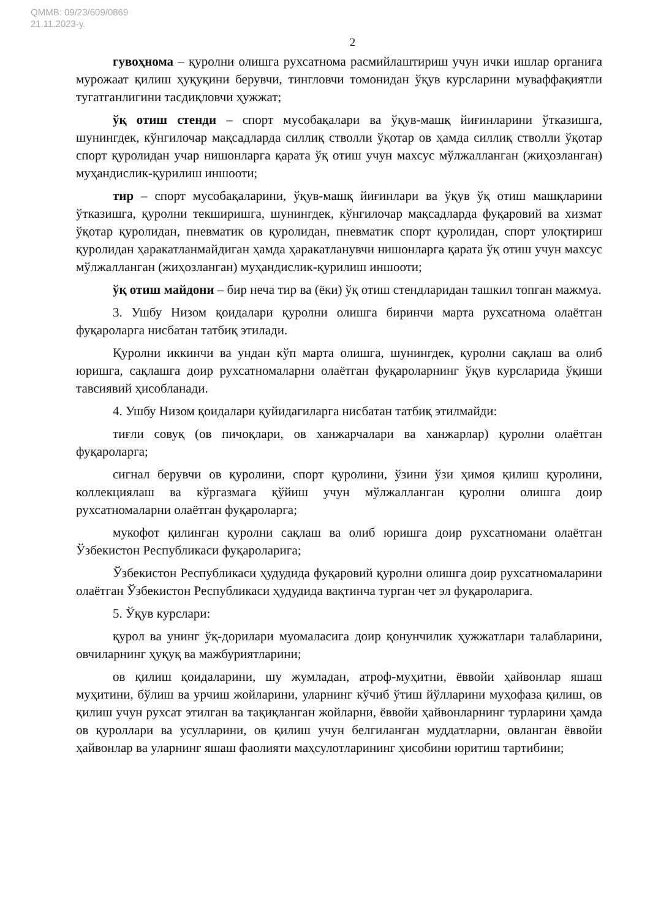QMMB: 09/23/609/0869
21.11.2023-y.
2
гувоҳнома – қуролни олишга рухсатнома расмийлаштириш учун ички ишлар органига мурожаат қилиш ҳуқуқини берувчи, тингловчи томонидан ўқув курсларини муваффақиятли тугатганлигини тасдиқловчи ҳужжат;
ўқ отиш стенди – спорт мусобақалари ва ўқув-машқ йиғинларини ўтказишга, шунингдек, кўнгилочар мақсадларда силлиқ стволли ўқотар ов ҳамда силлиқ стволли ўқотар спорт қуролидан учар нишонларга қарата ўқ отиш учун махсус мўлжалланган (жиҳозланган) муҳандислик-қурилиш иншооти;
тир – спорт мусобақаларини, ўқув-машқ йиғинлари ва ўқув ўқ отиш машқларини ўтказишга, қуролни текширишга, шунингдек, кўнгилочар мақсадларда фуқаровий ва хизмат ўқотар қуролидан, пневматик ов қуролидан, пневматик спорт қуролидан, спорт улоқтириш қуролидан ҳаракатланмайдиган ҳамда ҳаракатланувчи нишонларга қарата ўқ отиш учун махсус мўлжалланган (жиҳозланган) муҳандислик-қурилиш иншооти;
ўқ отиш майдони – бир неча тир ва (ёки) ўқ отиш стендларидан ташкил топган мажмуа.
3. Ушбу Низом қоидалари қуролни олишга биринчи марта рухсатнома олаётган фуқароларга нисбатан татбиқ этилади.
Қуролни иккинчи ва ундан кўп марта олишга, шунингдек, қуролни сақлаш ва олиб юришга, сақлашга доир рухсатномаларни олаётган фуқароларнинг ўқув курсларида ўқиши тавсиявий ҳисобланади.
4. Ушбу Низом қоидалари қуйидагиларга нисбатан татбиқ этилмайди:
тиғли совуқ (ов пичоқлари, ов ханжарчалари ва ханжарлар) қуролни олаётган фуқароларга;
сигнал берувчи ов қуролини, спорт қуролини, ўзини ўзи ҳимоя қилиш қуролини, коллекциялаш ва кўргазмага қўйиш учун мўлжалланган қуролни олишга доир рухсатномаларни олаётган фуқароларга;
мукофот қилинган қуролни сақлаш ва олиб юришга доир рухсатномани олаётган Ўзбекистон Республикаси фуқароларига;
Ўзбекистон Республикаси ҳудудида фуқаровий қуролни олишга доир рухсатномаларини олаётган Ўзбекистон Республикаси ҳудудида вақтинча турган чет эл фуқароларига.
5. Ўқув курслари:
қурол ва унинг ўқ-дорилари муомаласига доир қонунчилик ҳужжатлари талабларини, овчиларнинг ҳуқуқ ва мажбуриятларини;
ов қилиш қоидаларини, шу жумладан, атроф-муҳитни, ёввойи ҳайвонлар яшаш муҳитини, бўлиш ва урчиш жойларини, уларнинг кўчиб ўтиш йўлларини муҳофаза қилиш, ов қилиш учун рухсат этилган ва тақиқланган жойларни, ёввойи ҳайвонларнинг турларини ҳамда ов қуроллари ва усулларини, ов қилиш учун белгиланган муддатларни, овланган ёввойи ҳайвонлар ва уларнинг яшаш фаолияти маҳсулотларининг ҳисобини юритиш тартибини;